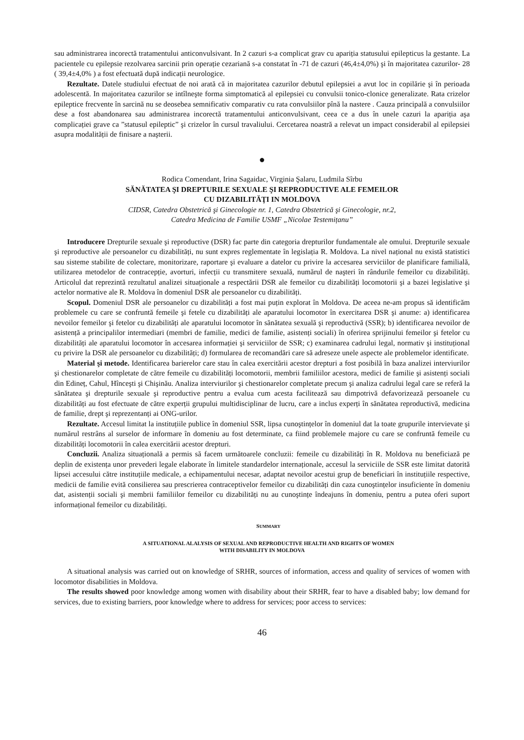sau administrarea incorectă tratamentului anticonvulsivant. In 2 cazuri s-a complicat grav cu apariția statusului epilepticus la gestante. La pacientele cu epilepsie rezolvarea sarcinii prin operație cezariană s-a constatat în -71 de cazuri (46,4±4,0%) şi în majoritatea cazurilor- 28 ( 39,4±4,0% ) a fost efectuată după indicații neurologice.
Rezultate. Datele studiului efectuat de noi arată că in majoritatea cazurilor debutul epilepsiei a avut loc in copilărie şi în perioada adolescentă. In majoritatea cazurilor se intîlneşte forma simptomatică al epilepsiei cu convulsii tonico-clonice generalizate. Rata crizelor epileptice frecvente în sarcină nu se deosebea semnificativ comparativ cu rata convulsiilor pînă la nastere . Cauza principală a convulsiilor dese a fost abandonarea sau administrarea incorectă tratamentului anticonvulsivant, ceea ce a dus în unele cazuri la apariția aşa complicației grave ca ”statusul epileptic” şi crizelor în cursul travaliului. Cercetarea noastră a relevat un impact considerabil al epilepsiei asupra modalității de finisare a naşterii.
●
Rodica Comendant, Irina Sagaidac, Virginia Şalaru, Ludmila Sîrbu
SĂNĂTATEA ŞI DREPTURILE SEXUALE ŞI REPRODUCTIVE ALE FEMEILOR
CU DIZABILITĂŢI IN MOLDOVA
CIDSR, Catedra Obstetrică şi Ginecologie nr. 1, Catedra Obstetrică şi Ginecologie, nr.2,
Catedra Medicina de Familie USMF „Nicolae Testemițanu”
Introducere Drepturile sexuale şi reproductive (DSR) fac parte din categoria drepturilor fundamentale ale omului. Drepturile sexuale şi reproductive ale persoanelor cu dizabilități, nu sunt expres reglementate în legislația R. Moldova. La nivel național nu există statistici sau sisteme stabilite de colectare, monitorizare, raportare şi evaluare a datelor cu privire la accesarea serviciilor de planificare familială, utilizarea metodelor de contracepție, avorturi, infecții cu transmitere sexuală, numărul de naşteri în rândurile femeilor cu dizabilități. Articolul dat reprezintă rezultatul analizei situaționale a respectării DSR ale femeilor cu dizabilități locomotorii şi a bazei legislative şi actelor normative ale R. Moldova în domeniul DSR ale persoanelor cu dizabilități.
Scopul. Domeniul DSR ale persoanelor cu dizabilități a fost mai puțin explorat în Moldova. De aceea ne-am propus să identificăm problemele cu care se confruntă femeile şi fetele cu dizabilități ale aparatului locomotor în exercitarea DSR şi anume: a) identificarea nevoilor femeilor şi fetelor cu dizabilități ale aparatului locomotor în sănătatea sexuală şi reproductivă (SSR); b) identificarea nevoilor de asistență a principalilor intermediari (membri de familie, medici de familie, asistenți sociali) în oferirea sprijinului femeilor şi fetelor cu dizabilități ale aparatului locomotor în accesarea informației şi serviciilor de SSR; c) examinarea cadrului legal, normativ şi instituțional cu privire la DSR ale persoanelor cu dizabilități; d) formularea de recomandări care să adreseze unele aspecte ale problemelor identificate.
Material şi metode. Identificarea barierelor care stau în calea exercitării acestor drepturi a fost posibilă în baza analizei interviurilor şi chestionarelor completate de către femeile cu dizabilități locomotorii, membrii familiilor acestora, medici de familie şi asistenți sociali din Edineț, Cahul, Hînceşti şi Chişinău. Analiza interviurilor şi chestionarelor completate precum şi analiza cadrului legal care se referă la sănătatea şi drepturile sexuale şi reproductive pentru a evalua cum acesta facilitează sau dimpotrivă defavorizează persoanele cu dizabilități au fost efectuate de către experții grupului multidisciplinar de lucru, care a inclus experți în sănătatea reproductivă, medicina de familie, drept şi reprezentanți ai ONG-urilor.
Rezultate. Accesul limitat la instituțiile publice în domeniul SSR, lipsa cunoştințelor în domeniul dat la toate grupurile intervievate şi numărul restrâns al surselor de informare în domeniu au fost determinate, ca fiind problemele majore cu care se confruntă femeile cu dizabilități locomotorii în calea exercitării acestor drepturi.
Concluzii. Analiza situațională a permis să facem următoarele concluzii: femeile cu dizabilități în R. Moldova nu beneficiază pe deplin de existența unor prevederi legale elaborate în limitele standardelor internaționale, accesul la serviciile de SSR este limitat datorită lipsei accesului către instituțiile medicale, a echipamentului necesar, adaptat nevoilor acestui grup de beneficiari în instituțiile respective, medicii de familie evită consilierea sau prescrierea contraceptivelor femeilor cu dizabilități din caza cunoştințelor insuficiente în domeniu dat, asistenții sociali şi membrii familiilor femeilor cu dizabilități nu au cunoştințe îndeajuns în domeniu, pentru a putea oferi suport informațional femeilor cu dizabilități.
SUMMARY
A SITUATIONAL ALALYSIS OF SEXUAL AND REPRODUCTIVE HEALTH AND RIGHTS OF WOMEN
WITH DISABILITY IN MOLDOVA
A situational analysis was carried out on knowledge of SRHR, sources of information, access and quality of services of women with locomotor disabilities in Moldova.
The results showed poor knowledge among women with disability about their SRHR, fear to have a disabled baby; low demand for services, due to existing barriers, poor knowledge where to address for services; poor access to services:
46